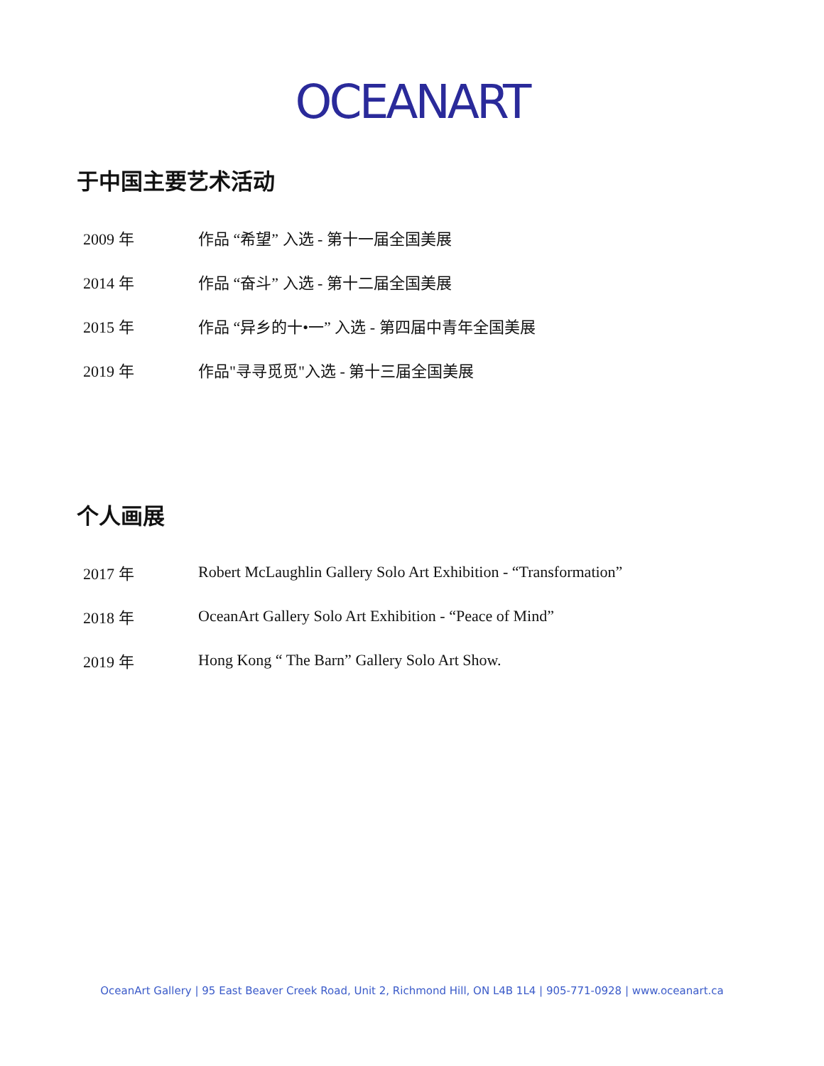OCEANART
于中国主要艺术活动
2009 年 作品 “希望” 入选 - 第十一届全国美展
2014 年 作品 “奋斗” 入选 - 第十二届全国美展
2015 年 作品 “异乡的十•一” 入选 - 第四届中青年全国美展
2019 年 作品"寻寻觅觅"入选 - 第十三届全国美展
个人画展
2017 年 Robert McLaughlin Gallery Solo Art Exhibition - “Transformation”
2018 年 OceanArt Gallery Solo Art Exhibition - “Peace of Mind”
2019 年 Hong Kong “ The Barn” Gallery Solo Art Show.
OceanArt Gallery | 95 East Beaver Creek Road, Unit 2, Richmond Hill, ON L4B 1L4 | 905-771-0928 | www.oceanart.ca